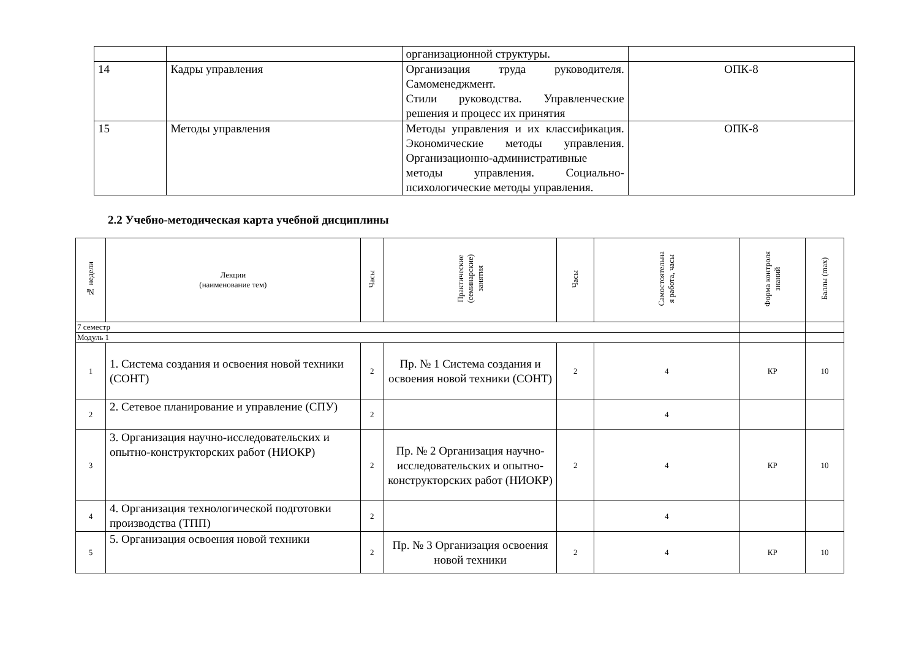| | | организационной структуры. | |
| 14 | Кадры управления | Организация труда руководителя. Самоменеджмент. Стили руководства. Управленческие решения и процесс их принятия | ОПК-8 |
| 15 | Методы управления | Методы управления и их классификация. Экономические методы управления. Организационно-административные методы управления. Социально-психологические методы управления. | ОПК-8 |
2.2 Учебно-методическая карта учебной дисциплины
| № недели | Лекции (наименование тем) | Часы | Практические (семинарские) занятия | Часы | Самостоятельна я работа, часы | Форма контроля знаний | Баллы (max) |
| --- | --- | --- | --- | --- | --- | --- | --- |
| 7 семестр | | | | | | | |
| Модуль 1 | | | | | | | |
| 1 | 1. Система создания и освоения новой техники (СОНТ) | 2 | Пр. № 1 Система создания и освоения новой техники (СОНТ) | 2 | 4 | КР | 10 |
| 2 | 2. Сетевое планирование и управление (СПУ) | 2 | | | 4 | | |
| 3 | 3. Организация научно-исследовательских и опытно-конструкторских работ (НИОКР) | 2 | Пр. № 2 Организация научно-исследовательских и опытно-конструкторских работ (НИОКР) | 2 | 4 | КР | 10 |
| 4 | 4. Организация технологической подготовки производства (ТПП) | 2 | | | 4 | | |
| 5 | 5. Организация освоения новой техники | 2 | Пр. № 3 Организация освоения новой техники | 2 | 4 | КР | 10 |